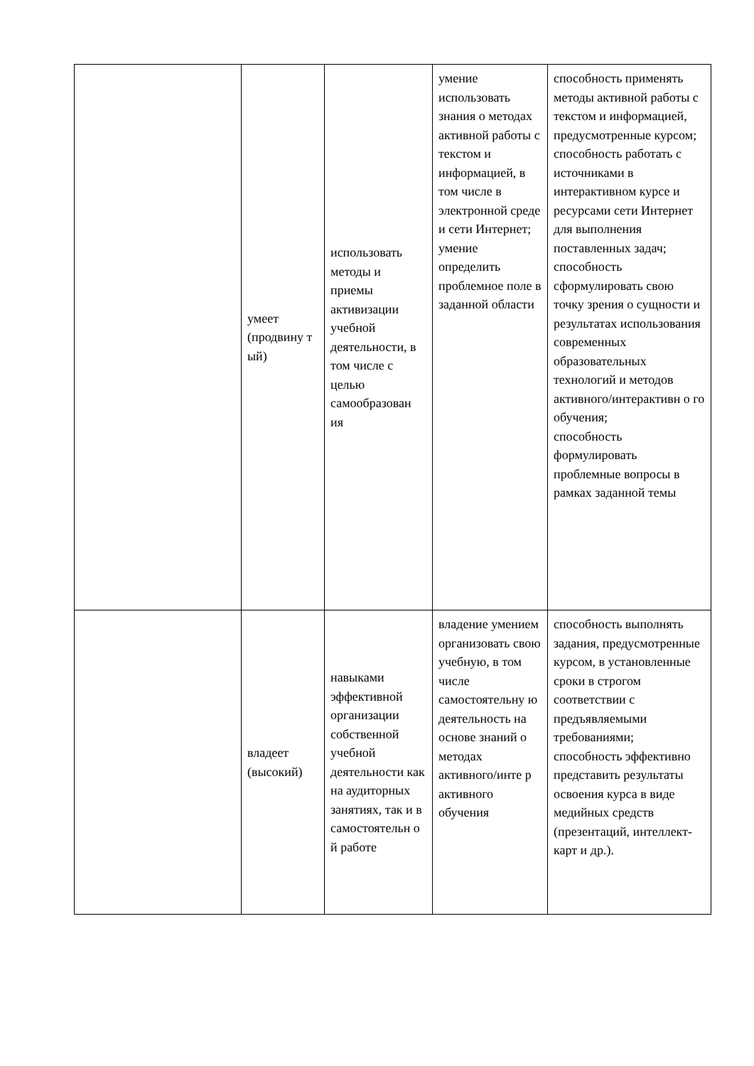| | умеет (продвину т ый) | использовать методы и приемы активизации учебной деятельности, в том числе с целью самообразован ия | умение использовать знания о методах активной работы с текстом и информацией, в том числе в электронной среде и сети Интернет; умение определить проблемное поле в заданной области | способность применять методы активной работы с текстом и информацией, предусмотренные курсом; способность работать с источниками в интерактивном курсе и ресурсами сети Интернет для выполнения поставленных задач; способность сформулировать свою точку зрения о сущности и результатах использования современных образовательных технологий и методов активного/интерактивн о го обучения; способность формулировать проблемные вопросы в рамках заданной темы |
| | владеет (высокий) | навыками эффективной организации собственной учебной деятельности как на аудиторных занятиях, так и в самостоятельн о й работе | владение умением организовать свою учебную, в том числе самостоятельну ю деятельность на основе знаний о методах активного/инте р активного обучения | способность выполнять задания, предусмотренные курсом, в установленные сроки в строгом соответствии с предъявляемыми требованиями; способность эффективно представить результаты освоения курса в виде медийных средств (презентаций, интеллект-карт и др.). |